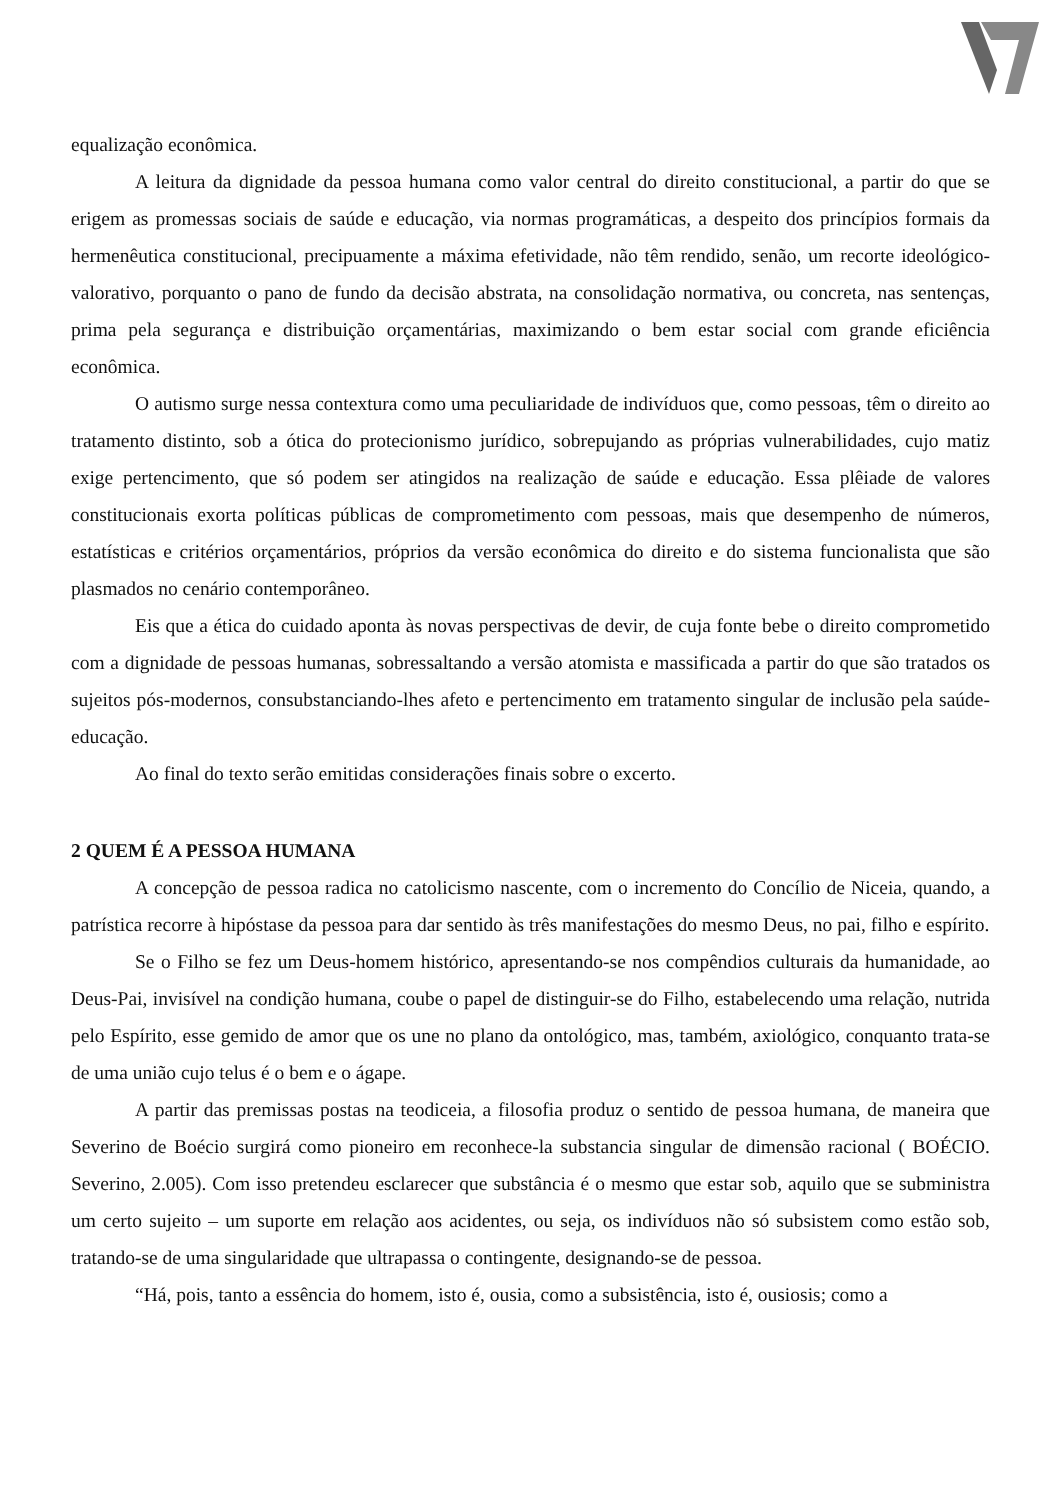equalização econômica.
A leitura da dignidade da pessoa humana como valor central do direito constitucional, a partir do que se erigem as promessas sociais de saúde e educação, via normas programáticas, a despeito dos princípios formais da hermenêutica constitucional, precipuamente a máxima efetividade, não têm rendido, senão, um recorte ideológico-valorativo, porquanto o pano de fundo da decisão abstrata, na consolidação normativa, ou concreta, nas sentenças, prima pela segurança e distribuição orçamentárias, maximizando o bem estar social com grande eficiência econômica.
O autismo surge nessa contextura como uma peculiaridade de indivíduos que, como pessoas, têm o direito ao tratamento distinto, sob a ótica do protecionismo jurídico, sobrepujando as próprias vulnerabilidades, cujo matiz exige pertencimento, que só podem ser atingidos na realização de saúde e educação. Essa plêiade de valores constitucionais exorta políticas públicas de comprometimento com pessoas, mais que desempenho de números, estatísticas e critérios orçamentários, próprios da versão econômica do direito e do sistema funcionalista que são plasmados no cenário contemporâneo.
Eis que a ética do cuidado aponta às novas perspectivas de devir, de cuja fonte bebe o direito comprometido com a dignidade de pessoas humanas, sobressaltando a versão atomista e massificada a partir do que são tratados os sujeitos pós-modernos, consubstanciando-lhes afeto e pertencimento em tratamento singular de inclusão pela saúde-educação.
Ao final do texto serão emitidas considerações finais sobre o excerto.
2 QUEM É A PESSOA HUMANA
A concepção de pessoa radica no catolicismo nascente, com o incremento do Concílio de Niceia, quando, a patrística recorre à hipóstase da pessoa para dar sentido às três manifestações do mesmo Deus, no pai, filho e espírito.
Se o Filho se fez um Deus-homem histórico, apresentando-se nos compêndios culturais da humanidade, ao Deus-Pai, invisível na condição humana, coube o papel de distinguir-se do Filho, estabelecendo uma relação, nutrida pelo Espírito, esse gemido de amor que os une no plano da ontológico, mas, também, axiológico, conquanto trata-se de uma união cujo telus é o bem e o ágape.
A partir das premissas postas na teodiceia, a filosofia produz o sentido de pessoa humana, de maneira que Severino de Boécio surgirá como pioneiro em reconhece-la substancia singular de dimensão racional ( BOÉCIO. Severino, 2.005). Com isso pretendeu esclarecer que substância é o mesmo que estar sob, aquilo que se subministra um certo sujeito – um suporte em relação aos acidentes, ou seja, os indivíduos não só subsistem como estão sob, tratando-se de uma singularidade que ultrapassa o contingente, designando-se de pessoa.
“Há, pois, tanto a essência do homem, isto é, ousia, como a subsistência, isto é, ousiosis; como a